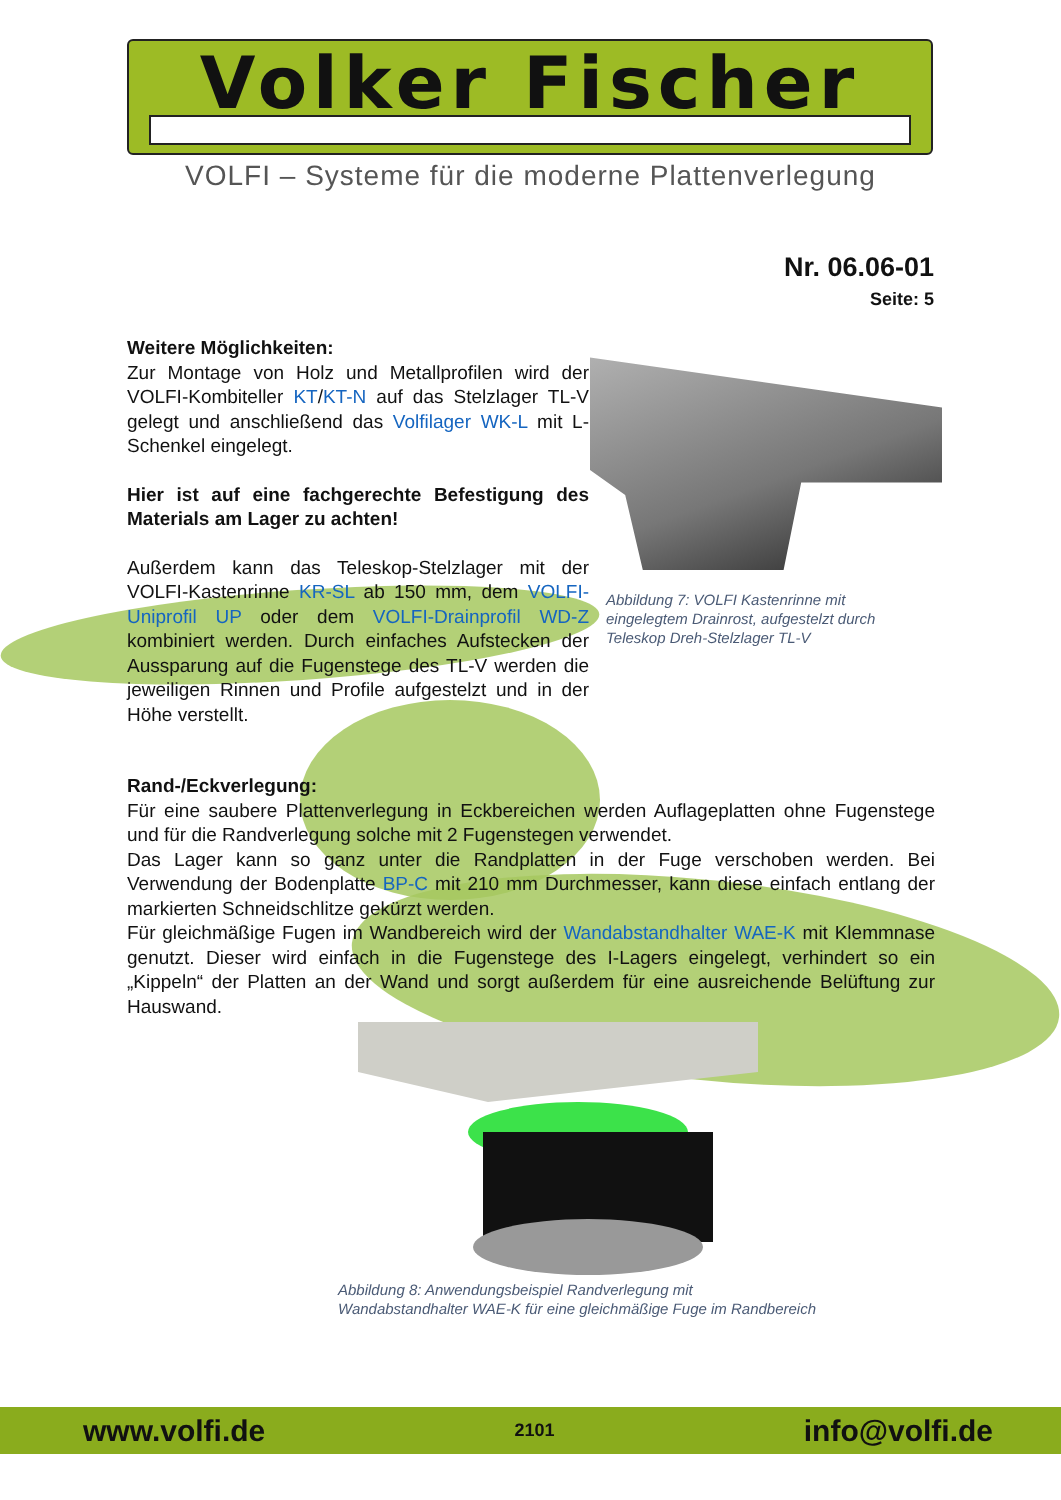Volker Fischer
VOLFI – Systeme für die moderne Plattenverlegung
Nr. 06.06-01
Seite: 5
Weitere Möglichkeiten:
Zur Montage von Holz und Metallprofilen wird der VOLFI-Kombiteller KT/KT-N auf das Stelzlager TL-V gelegt und anschließend das Volfilager WK-L mit L-Schenkel eingelegt.
Hier ist auf eine fachgerechte Befestigung des Materials am Lager zu achten!
Außerdem kann das Teleskop-Stelzlager mit der VOLFI-Kastenrinne KR-SL ab 150 mm, dem VOLFI-Uniprofil UP oder dem VOLFI-Drainprofil WD-Z kombiniert werden. Durch einfaches Aufstecken der Aussparung auf die Fugenstege des TL-V werden die jeweiligen Rinnen und Profile aufgestelzt und in der Höhe verstellt.
Abbildung 7: VOLFI Kastenrinne mit eingelegtem Drainrost, aufgestelzt durch Teleskop Dreh-Stelzlager TL-V
Rand-/Eckverlegung:
Für eine saubere Plattenverlegung in Eckbereichen werden Auflageplatten ohne Fugenstege und für die Randverlegung solche mit 2 Fugenstegen verwendet.
Das Lager kann so ganz unter die Randplatten in der Fuge verschoben werden. Bei Verwendung der Bodenplatte BP-C mit 210 mm Durchmesser, kann diese einfach entlang der markierten Schneidschlitze gekürzt werden.
Für gleichmäßige Fugen im Wandbereich wird der Wandabstandhalter WAE-K mit Klemmnase genutzt. Dieser wird einfach in die Fugenstege des I-Lagers eingelegt, verhindert so ein „Kippeln“ der Platten an der Wand und sorgt außerdem für eine ausreichende Belüftung zur Hauswand.
Abbildung 8: Anwendungsbeispiel Randverlegung mit
Wandabstandhalter WAE-K für eine gleichmäßige Fuge im Randbereich
www.volfi.de 2101 info@volfi.de